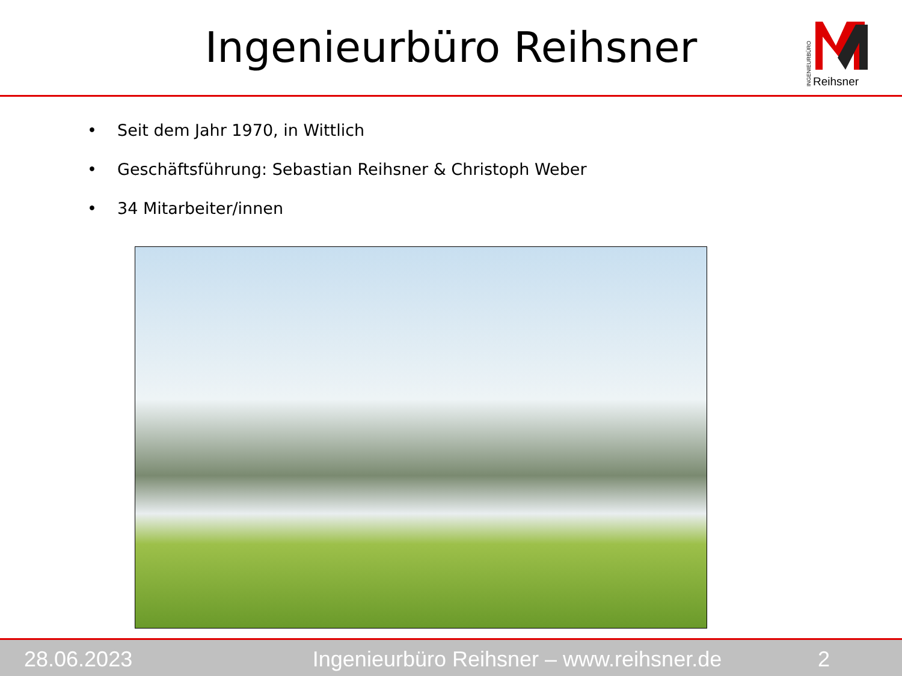Ingenieurbüro Reihsner
INGENIEURBÜRO
Reihsner
• Seit dem Jahr 1970, in Wittlich
• Geschäftsführung: Sebastian Reihsner & Christoph Weber
• 34 Mitarbeiter/innen
28.06.2023 Ingenieurbüro Reihsner – www.reihsner.de 2